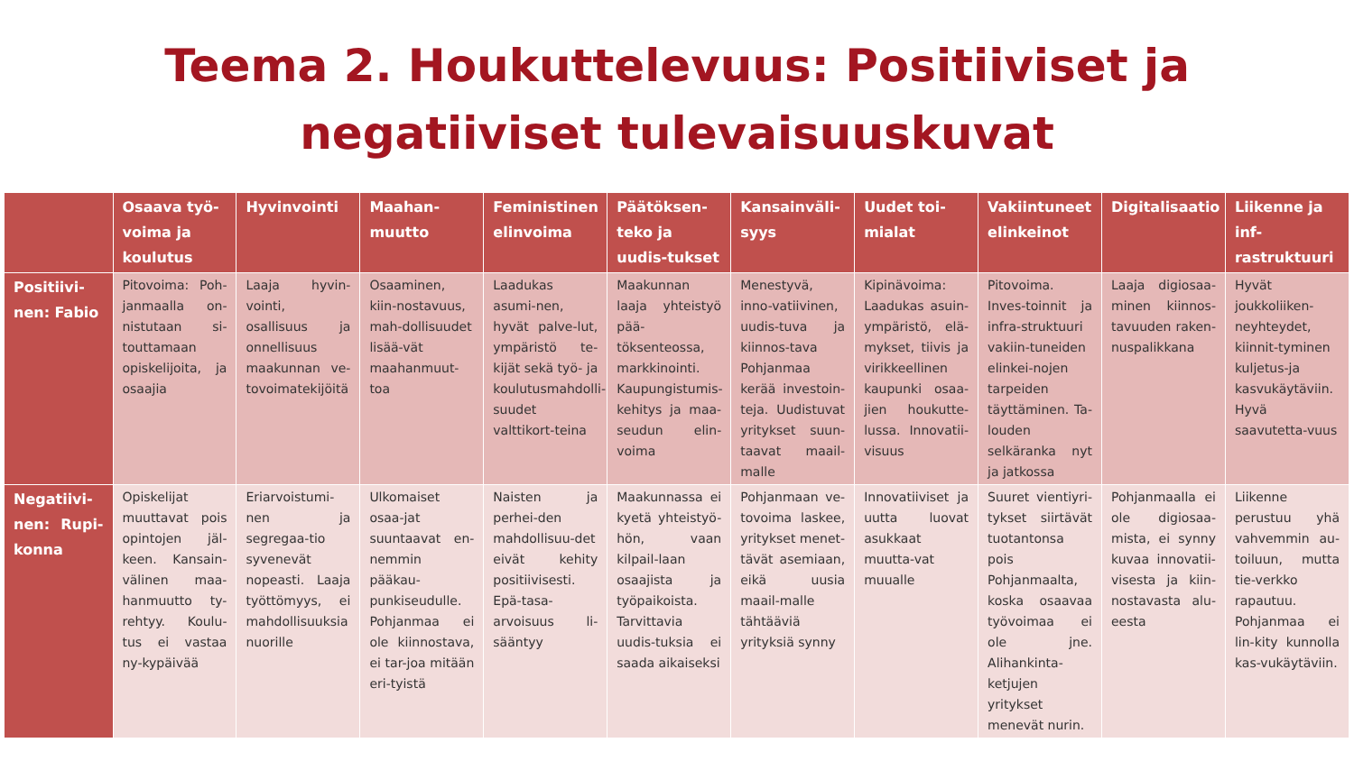Teema 2. Houkuttelevuus: Positiiviset ja negatiiviset tulevaisuuskuvat
| | Osaava työ-voima ja koulutus | Hyvinvointi | Maahan-muutto | Feministinen elinvoima | Päätöksen-teko ja uudis-tukset | Kansainväli-syys | Uudet toi-mialat | Vakiintuneet elinkeinot | Digitalisaatio | Liikenne ja inf-rastruktuuri |
| --- | --- | --- | --- | --- | --- | --- | --- | --- | --- | --- |
| Positiivi-nen: Fabio | Pitovoima: Poh-janmaalla on-nistutaan si-touttamaan opiskelijoita, ja osaajia | Laaja hyvin-vointi, osallisuus ja onnellisuus maakunnan ve-tovoimatekijöitä | Osaaminen, kiin-nostavuus, mah-dollisuudet lisää-vät maahanmuut-toa | Laadukas asumi-nen, hyvät palve-lut, ympäristö te-kijät sekä työ- ja koulutusmahdolli-suudet valttikort-teina | Maakunnan laaja yhteistyö pää-töksenteossa, markkinointi. Kaupungistumis-kehitys ja maa-seudun elin-voima | Menestyvä, inno-vatiivinen, uudis-tuva ja kiinnos-tava Pohjanmaa kerää investoin-teja. Uudistuvat yritykset suun-taavat maail-malle | Kipinävoima: Laadukas asuin-ympäristö, elä-mykset, tiivis ja virikkeellinen kaupunki osaa-jien houkutte-lussa. Innovatii-visuus | Pitovoima. Inves-toinnit ja infra-struktuuri vakiin-tuneiden elinkei-nojen tarpeiden täyttäminen. Ta-louden selkäranka nyt ja jatkossa | Laaja digiosaa-minen kiinnos-tavuuden raken-nuspalikkana | Hyvät joukkoliiken-neyhteydet, kiinnit-tyminen kuljetus-ja kasvukäytäviin. Hyvä saavutetta-vuus |
| Negatiivi-nen: Rupi-konna | Opiskelijat muuttavat pois opintojen jäl-keen. Kansain-välinen maa-hanmuutto ty-rehtyy. Koulu-tus ei vastaa ny-kypäivää | Eriarvoistumi-nen ja segregaa-tio syvenevät nopeasti. Laaja työttömyys, ei mahdollisuuksia nuorille | Ulkomaiset osaa-jat suuntaavat en-nemmin pääkau-punkiseudulle. Pohjanmaa ei ole kiinnostava, ei tar-joa mitään eri-tyistä | Naisten ja perhei-den mahdollisuu-det eivät kehity positiivisesti. Epä-tasa-arvoisuus li-sääntyy | Maakunnassa ei kyetä yhteistyö-hön, vaan kilpail-laan osaajista ja työpaikoista. Tarvittavia uudis-tuksia ei saada aikaiseksi | Pohjanmaan ve-tovoima laskee, yritykset menet-tävät asemiaan, eikä uusia maail-malle tähtääviä yrityksiä synny | Innovatiiviset ja uutta luovat asukkaat muutta-vat muualle | Suuret vientiyri-tykset siirtävät tuotantonsa pois Pohjanmaalta, koska osaavaa työvoimaa ei ole jne. Alihankinta-ketjujen yritykset menevät nurin. | Pohjanmaalla ei ole digiosaa-mista, ei synny kuvaa innovatii-visesta ja kiin-nostavasta alu-eesta | Liikenne perustuu yhä vahvemmin au-toiluun, mutta tie-verkko rapautuu. Pohjanmaa ei lin-kity kunnolla kas-vukäytäviin. |